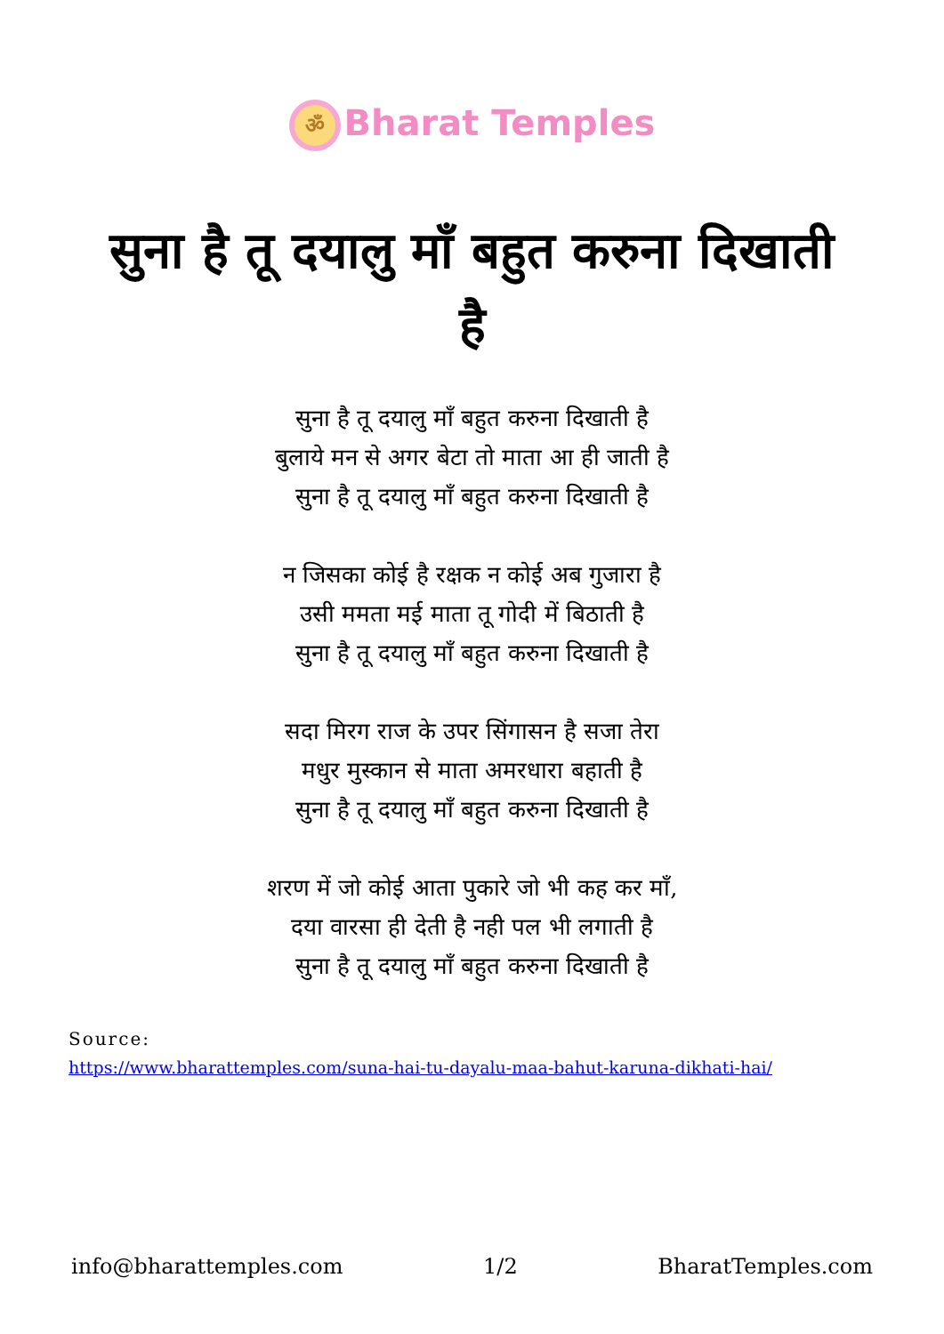ॐ Bharat Temples
सुना है तू दयालु माँ बहुत करुना दिखाती है
सुना है तू दयालु माँ बहुत करुना दिखाती है
बुलाये मन से अगर बेटा तो माता आ ही जाती है
सुना है तू दयालु माँ बहुत करुना दिखाती है
न जिसका कोई है रक्षक न कोई अब गुजारा है
उसी ममता मई माता तू गोदी में बिठाती है
सुना है तू दयालु माँ बहुत करुना दिखाती है
सदा मिरग राज के उपर सिंगासन है सजा तेरा
मधुर मुस्कान से माता अमरधारा बहाती है
सुना है तू दयालु माँ बहुत करुना दिखाती है
शरण में जो कोई आता पुकारे जो भी कह कर माँ,
दया वारसा ही देती है नही पल भी लगाती है
सुना है तू दयालु माँ बहुत करुना दिखाती है
Source:
https://www.bharattemples.com/suna-hai-tu-dayalu-maa-bahut-karuna-dikhati-hai/
info@bharattemples.com 1/2 BharatTemples.com